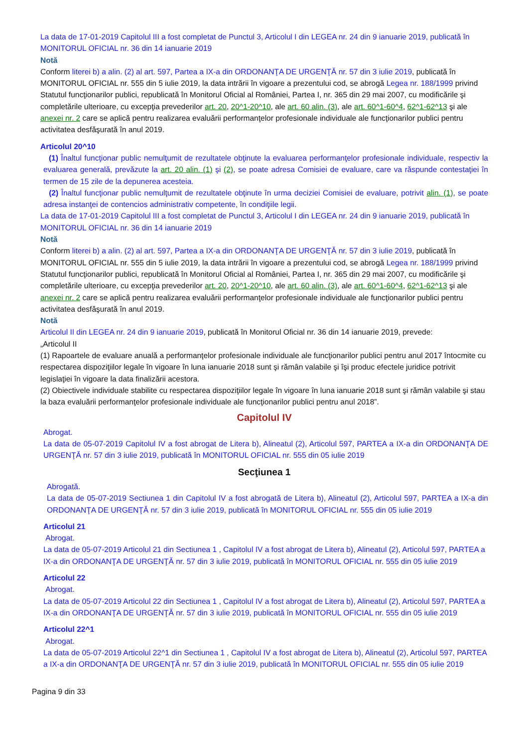La data de 17-01-2019 Capitolul III a fost completat de Punctul 3, Articolul I din LEGEA nr. 24 din 9 ianuarie 2019, publicată în MONITORUL OFICIAL nr. 36 din 14 ianuarie 2019
Notă
Conform literei b) a alin. (2) al art. 597, Partea a IX-a din ORDONANŢA DE URGENŢĂ nr. 57 din 3 iulie 2019, publicată în MONITORUL OFICIAL nr. 555 din 5 iulie 2019, la data intrării în vigoare a prezentului cod, se abrogă Legea nr. 188/1999 privind Statutul funcţionarilor publici, republicată în Monitorul Oficial al României, Partea I, nr. 365 din 29 mai 2007, cu modificările şi completările ulterioare, cu excepţia prevederilor art. 20, 20^1-20^10, ale art. 60 alin. (3), ale art. 60^1-60^4, 62^1-62^13 şi ale anexei nr. 2 care se aplică pentru realizarea evaluării performanţelor profesionale individuale ale funcţionarilor publici pentru activitatea desfăşurată în anul 2019.
Articolul 20^10
(1) Înaltul funcţionar public nemulţumit de rezultatele obţinute la evaluarea performanţelor profesionale individuale, respectiv la evaluarea generală, prevăzute la art. 20 alin. (1) şi (2), se poate adresa Comisiei de evaluare, care va răspunde contestaţiei în termen de 15 zile de la depunerea acesteia.
(2) Înaltul funcţionar public nemulţumit de rezultatele obţinute în urma deciziei Comisiei de evaluare, potrivit alin. (1), se poate adresa instanţei de contencios administrativ competente, în condiţiile legii.
La data de 17-01-2019 Capitolul III a fost completat de Punctul 3, Articolul I din LEGEA nr. 24 din 9 ianuarie 2019, publicată în MONITORUL OFICIAL nr. 36 din 14 ianuarie 2019
Notă
Conform literei b) a alin. (2) al art. 597, Partea a IX-a din ORDONANŢA DE URGENŢĂ nr. 57 din 3 iulie 2019, publicată în MONITORUL OFICIAL nr. 555 din 5 iulie 2019, la data intrării în vigoare a prezentului cod, se abrogă Legea nr. 188/1999 privind Statutul funcţionarilor publici, republicată în Monitorul Oficial al României, Partea I, nr. 365 din 29 mai 2007, cu modificările şi completările ulterioare, cu excepţia prevederilor art. 20, 20^1-20^10, ale art. 60 alin. (3), ale art. 60^1-60^4, 62^1-62^13 şi ale anexei nr. 2 care se aplică pentru realizarea evaluării performanţelor profesionale individuale ale funcţionarilor publici pentru activitatea desfăşurată în anul 2019.
Notă
Articolul II din LEGEA nr. 24 din 9 ianuarie 2019, publicată în Monitorul Oficial nr. 36 din 14 ianuarie 2019, prevede:
„Articolul II
(1) Rapoartele de evaluare anuală a performanţelor profesionale individuale ale funcţionarilor publici pentru anul 2017 întocmite cu respectarea dispoziţiilor legale în vigoare în luna ianuarie 2018 sunt şi rămân valabile şi îşi produc efectele juridice potrivit legislaţiei în vigoare la data finalizării acestora.
(2) Obiectivele individuale stabilite cu respectarea dispoziţiilor legale în vigoare în luna ianuarie 2018 sunt şi rămân valabile şi stau la baza evaluării performanţelor profesionale individuale ale funcţionarilor publici pentru anul 2018”.
Capitolul IV
Abrogat.
La data de 05-07-2019 Capitolul IV a fost abrogat de Litera b), Alineatul (2), Articolul 597, PARTEA a IX-a din ORDONANŢA DE URGENŢĂ nr. 57 din 3 iulie 2019, publicată în MONITORUL OFICIAL nr. 555 din 05 iulie 2019
Secţiunea 1
Abrogată.
La data de 05-07-2019 Sectiunea 1 din Capitolul IV a fost abrogată de Litera b), Alineatul (2), Articolul 597, PARTEA a IX-a din ORDONANŢA DE URGENŢĂ nr. 57 din 3 iulie 2019, publicată în MONITORUL OFICIAL nr. 555 din 05 iulie 2019
Articolul 21
Abrogat.
La data de 05-07-2019 Articolul 21 din Sectiunea 1 , Capitolul IV a fost abrogat de Litera b), Alineatul (2), Articolul 597, PARTEA a IX-a din ORDONANŢA DE URGENŢĂ nr. 57 din 3 iulie 2019, publicată în MONITORUL OFICIAL nr. 555 din 05 iulie 2019
Articolul 22
Abrogat.
La data de 05-07-2019 Articolul 22 din Sectiunea 1 , Capitolul IV a fost abrogat de Litera b), Alineatul (2), Articolul 597, PARTEA a IX-a din ORDONANŢA DE URGENŢĂ nr. 57 din 3 iulie 2019, publicată în MONITORUL OFICIAL nr. 555 din 05 iulie 2019
Articolul 22^1
Abrogat.
La data de 05-07-2019 Articolul 22^1 din Sectiunea 1 , Capitolul IV a fost abrogat de Litera b), Alineatul (2), Articolul 597, PARTEA a IX-a din ORDONANŢA DE URGENŢĂ nr. 57 din 3 iulie 2019, publicată în MONITORUL OFICIAL nr. 555 din 05 iulie 2019
Pagina 9 din 33